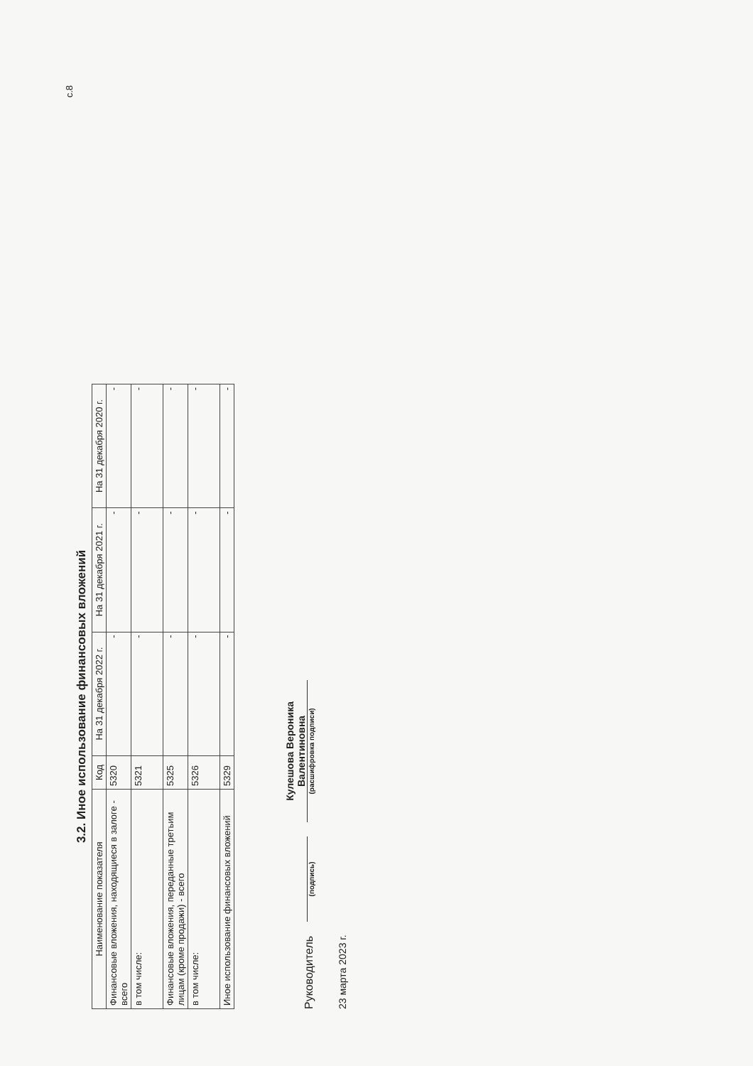с.8
3.2. Иное использование финансовых вложений
| Наименование показателя | Код | На 31 декабря 2022 г. | На 31 декабря 2021 г. | На 31 декабря 2020 г. |
| --- | --- | --- | --- | --- |
| Финансовые вложения, находящиеся в залоге - всего | 5320 | - | - | - |
| в том числе: | 5321 | - | - | - |
| Финансовые вложения, переданные третьим лицам (кроме продажи) - всего | 5325 | - | - | - |
| в том числе: | 5326 | - | - | - |
| Иное использование финансовых вложений | 5329 | - | - | - |
Руководитель
(подпись)
Кулешова Вероника Валентиновна
(расшифровка подписи)
23 марта 2023 г.